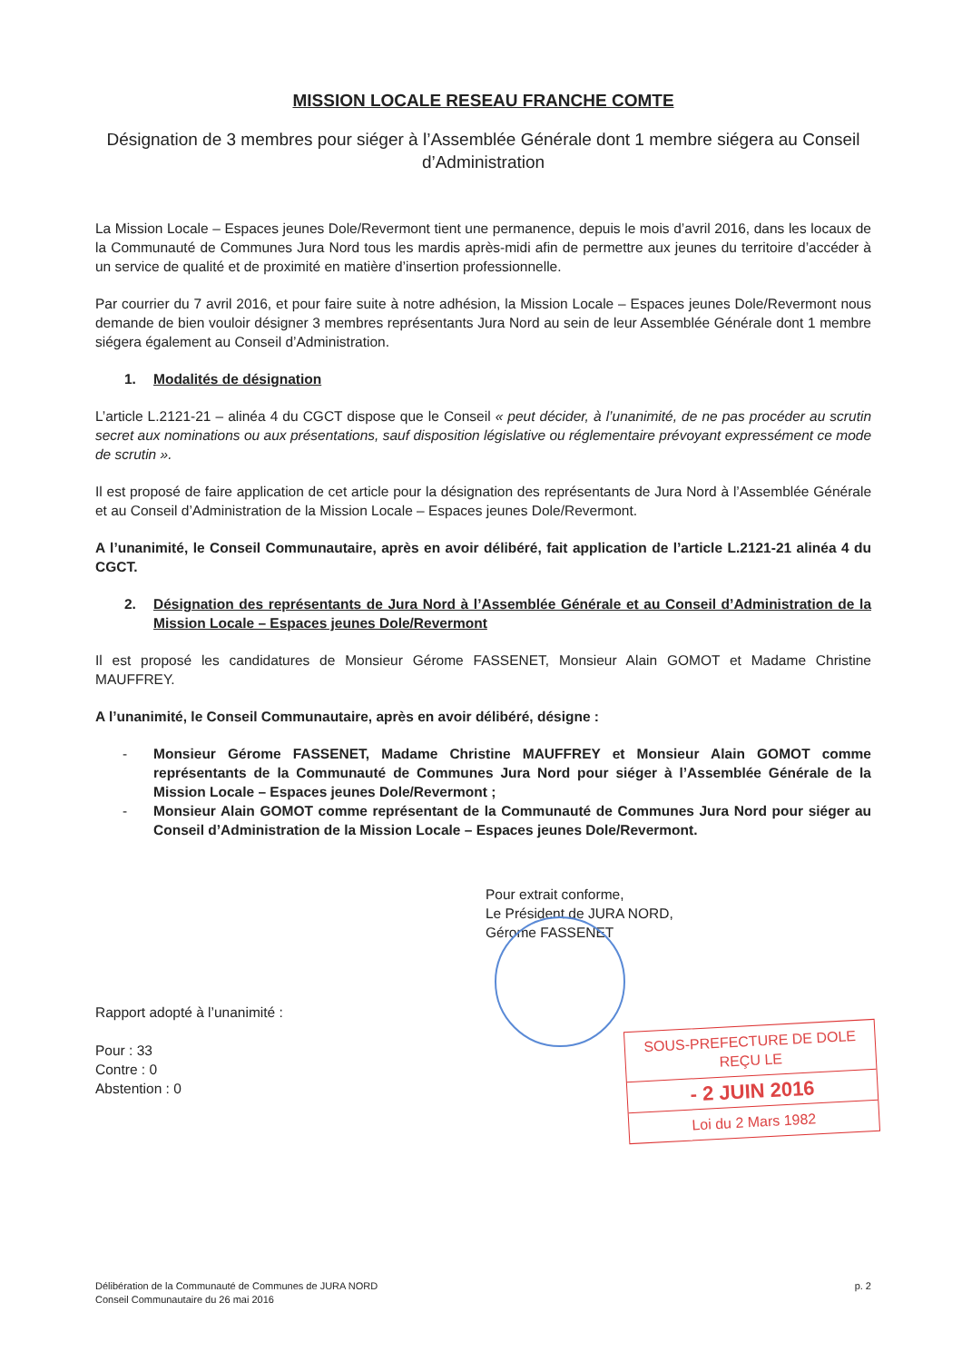MISSION LOCALE RESEAU FRANCHE COMTE
Désignation de 3 membres pour siéger à l’Assemblée Générale dont 1 membre siégera au Conseil d’Administration
La Mission Locale – Espaces jeunes Dole/Revermont tient une permanence, depuis le mois d’avril 2016, dans les locaux de la Communauté de Communes Jura Nord tous les mardis après-midi afin de permettre aux jeunes du territoire d’accéder à un service de qualité et de proximité en matière d’insertion professionnelle.
Par courrier du 7 avril 2016, et pour faire suite à notre adhésion, la Mission Locale – Espaces jeunes Dole/Revermont nous demande de bien vouloir désigner 3 membres représentants Jura Nord au sein de leur Assemblée Générale dont 1 membre siégera également au Conseil d’Administration.
1. Modalités de désignation
L’article L.2121-21 – alinéa 4 du CGCT dispose que le Conseil « peut décider, à l’unanimité, de ne pas procéder au scrutin secret aux nominations ou aux présentations, sauf disposition législative ou réglementaire prévoyant expressément ce mode de scrutin ».
Il est proposé de faire application de cet article pour la désignation des représentants de Jura Nord à l’Assemblée Générale et au Conseil d’Administration de la Mission Locale – Espaces jeunes Dole/Revermont.
A l’unanimité, le Conseil Communautaire, après en avoir délibéré, fait application de l’article L.2121-21 alinéa 4 du CGCT.
2. Désignation des représentants de Jura Nord à l’Assemblée Générale et au Conseil d’Administration de la Mission Locale – Espaces jeunes Dole/Revermont
Il est proposé les candidatures de Monsieur Gérome FASSENET, Monsieur Alain GOMOT et Madame Christine MAUFFREY.
A l’unanimité, le Conseil Communautaire, après en avoir délibéré, désigne :
- Monsieur Gérome FASSENET, Madame Christine MAUFFREY et Monsieur Alain GOMOT comme représentants de la Communauté de Communes Jura Nord pour siéger à l’Assemblée Générale de la Mission Locale – Espaces jeunes Dole/Revermont ;
- Monsieur Alain GOMOT comme représentant de la Communauté de Communes Jura Nord pour siéger au Conseil d’Administration de la Mission Locale – Espaces jeunes Dole/Revermont.
Rapport adopté à l’unanimité :
Pour : 33
Contre : 0
Abstention : 0
Pour extrait conforme,
Le Président de JURA NORD,
Gérome FASSENET
SOUS-PREFECTURE DE DOLE
REÇU LE
- 2 JUIN 2016
Loi du 2 Mars 1982
Délibération de la Communauté de Communes de JURA NORD
Conseil Communautaire du 26 mai 2016
p. 2